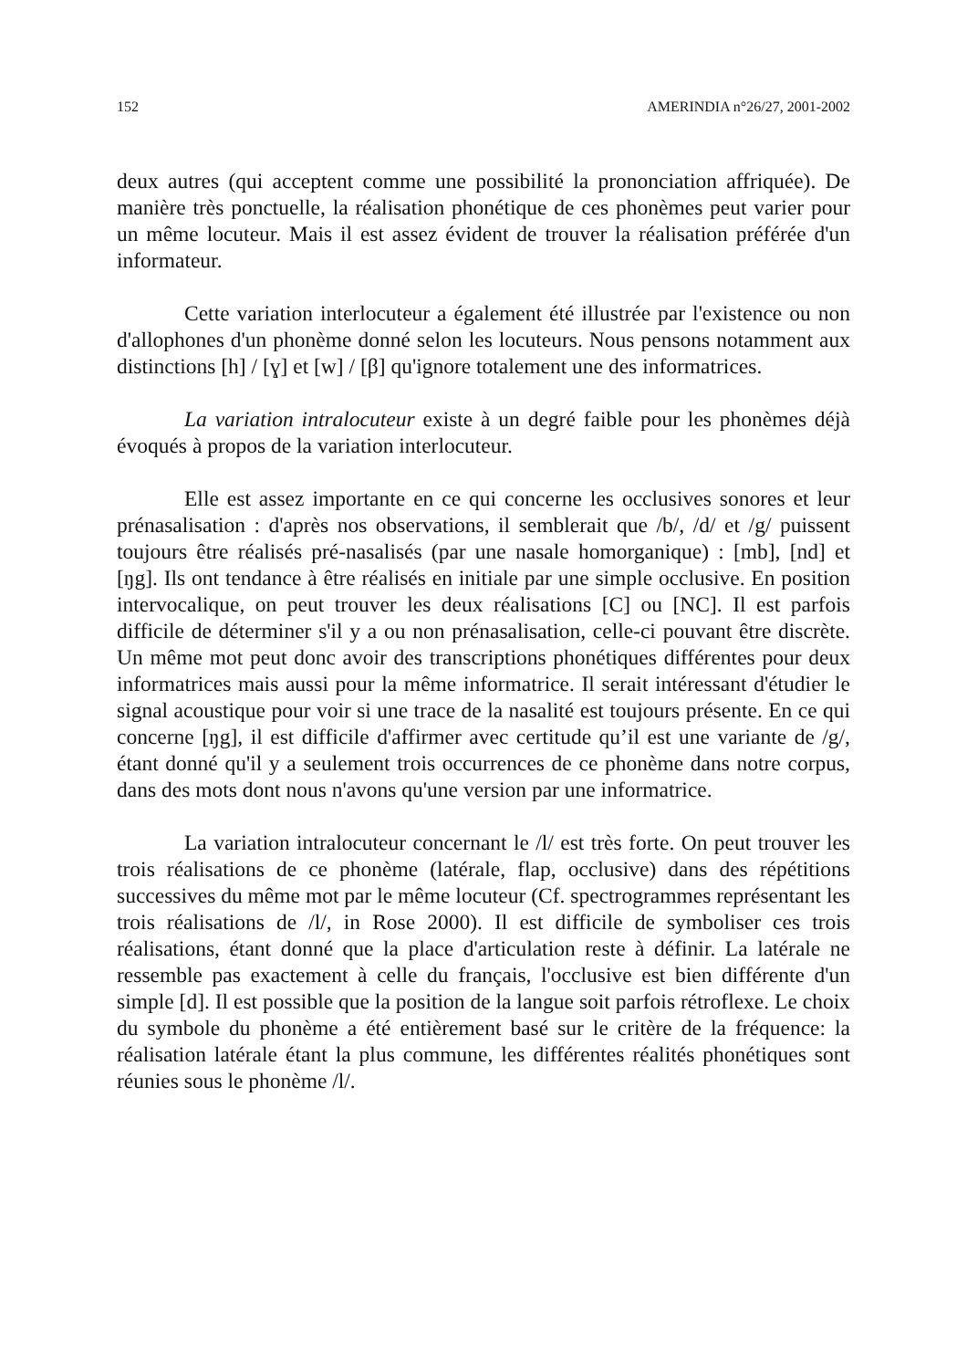152 AMERINDIA n°26/27, 2001-2002
deux autres (qui acceptent comme une possibilité la prononciation affriquée). De manière très ponctuelle, la réalisation phonétique de ces phonèmes peut varier pour un même locuteur. Mais il est assez évident de trouver la réalisation préférée d'un informateur.
Cette variation interlocuteur a également été illustrée par l'existence ou non d'allophones d'un phonème donné selon les locuteurs. Nous pensons notamment aux distinctions [h] / [ɣ] et [w] / [β] qu'ignore totalement une des informatrices.
La variation intralocuteur existe à un degré faible pour les phonèmes déjà évoqués à propos de la variation interlocuteur.
Elle est assez importante en ce qui concerne les occlusives sonores et leur prénasalisation : d'après nos observations, il semblerait que /b/, /d/ et /g/ puissent toujours être réalisés pré-nasalisés (par une nasale homorganique) : [mb], [nd] et [ŋg]. Ils ont tendance à être réalisés en initiale par une simple occlusive. En position intervocalique, on peut trouver les deux réalisations [C] ou [NC]. Il est parfois difficile de déterminer s'il y a ou non prénasalisation, celle-ci pouvant être discrète. Un même mot peut donc avoir des transcriptions phonétiques différentes pour deux informatrices mais aussi pour la même informatrice. Il serait intéressant d'étudier le signal acoustique pour voir si une trace de la nasalité est toujours présente. En ce qui concerne [ŋg], il est difficile d'affirmer avec certitude qu’il est une variante de /g/, étant donné qu'il y a seulement trois occurrences de ce phonème dans notre corpus, dans des mots dont nous n'avons qu'une version par une informatrice.
La variation intralocuteur concernant le /l/ est très forte. On peut trouver les trois réalisations de ce phonème (latérale, flap, occlusive) dans des répétitions successives du même mot par le même locuteur (Cf. spectrogrammes représentant les trois réalisations de /l/, in Rose 2000). Il est difficile de symboliser ces trois réalisations, étant donné que la place d'articulation reste à définir. La latérale ne ressemble pas exactement à celle du français, l'occlusive est bien différente d'un simple [d]. Il est possible que la position de la langue soit parfois rétroflexe. Le choix du symbole du phonème a été entièrement basé sur le critère de la fréquence: la réalisation latérale étant la plus commune, les différentes réalités phonétiques sont réunies sous le phonème /l/.